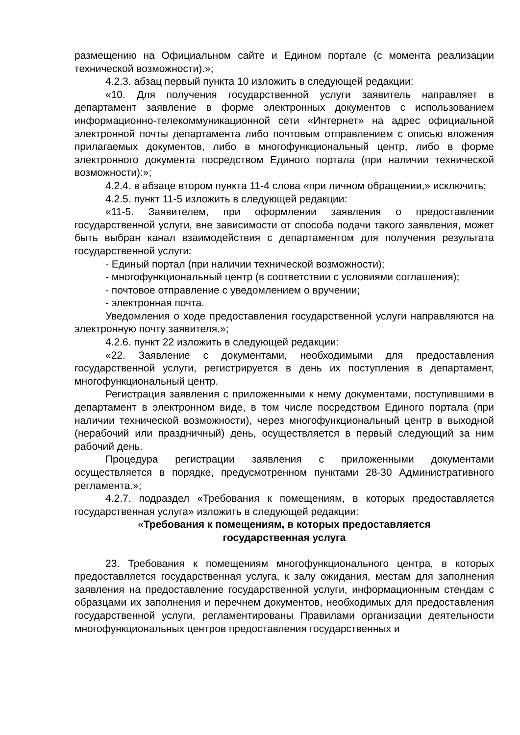размещению на Официальном сайте и Едином портале (с момента реализации технической возможности).»;
4.2.3. абзац первый пункта 10 изложить в следующей редакции:
«10. Для получения государственной услуги заявитель направляет в департамент заявление в форме электронных документов с использованием информационно-телекоммуникационной сети «Интернет» на адрес официальной электронной почты департамента либо почтовым отправлением с описью вложения прилагаемых документов, либо в многофункциональный центр, либо в форме электронного документа посредством Единого портала (при наличии технической возможности):»;
4.2.4. в абзаце втором пункта 11-4 слова «при личном обращении,» исключить;
4.2.5. пункт 11-5 изложить в следующей редакции:
«11-5. Заявителем, при оформлении заявления о предоставлении государственной услуги, вне зависимости от способа подачи такого заявления, может быть выбран канал взаимодействия с департаментом для получения результата государственной услуги:
- Единый портал (при наличии технической возможности);
- многофункциональный центр (в соответствии с условиями соглашения);
- почтовое отправление с уведомлением о вручении;
- электронная почта.
Уведомления о ходе предоставления государственной услуги направляются на электронную почту заявителя.»;
4.2.6. пункт 22 изложить в следующей редакции:
«22. Заявление с документами, необходимыми для предоставления государственной услуги, регистрируется в день их поступления в департамент, многофункциональный центр.
Регистрация заявления с приложенными к нему документами, поступившими в департамент в электронном виде, в том числе посредством Единого портала (при наличии технической возможности), через многофункциональный центр в выходной (нерабочий или праздничный) день, осуществляется в первый следующий за ним рабочий день.
Процедура регистрации заявления с приложенными документами осуществляется в порядке, предусмотренном пунктами 28-30 Административного регламента.»;
4.2.7. подраздел «Требования к помещениям, в которых предоставляется государственная услуга» изложить в следующей редакции:
«Требования к помещениям, в которых предоставляется
государственная услуга
23. Требования к помещениям многофункционального центра, в которых предоставляется государственная услуга, к залу ожидания, местам для заполнения заявления на предоставление государственной услуги, информационным стендам с образцами их заполнения и перечнем документов, необходимых для предоставления государственной услуги, регламентированы Правилами организации деятельности многофункциональных центров предоставления государственных и